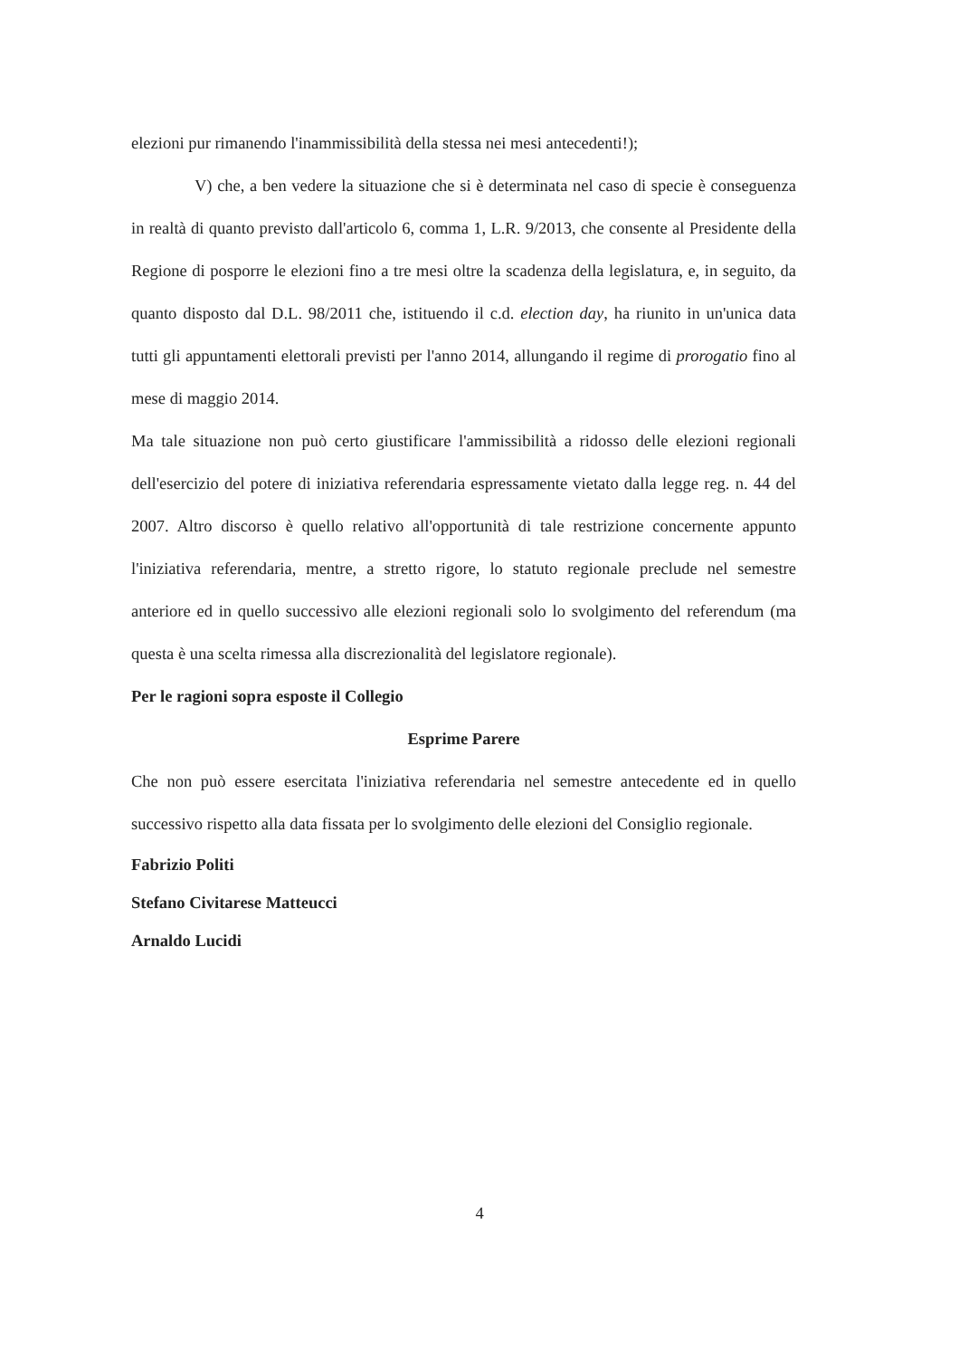elezioni pur rimanendo l'inammissibilità della stessa nei mesi antecedenti!);
V) che, a ben vedere la situazione che si è determinata nel caso di specie è conseguenza in realtà di quanto previsto dall'articolo 6, comma 1, L.R. 9/2013, che consente al Presidente della Regione di posporre le elezioni fino a tre mesi oltre la scadenza della legislatura, e, in seguito, da quanto disposto dal D.L. 98/2011 che, istituendo il c.d. election day, ha riunito in un'unica data tutti gli appuntamenti elettorali previsti per l'anno 2014, allungando il regime di prorogatio fino al mese di maggio 2014.
Ma tale situazione non può certo giustificare l'ammissibilità a ridosso delle elezioni regionali dell'esercizio del potere di iniziativa referendaria espressamente vietato dalla legge reg. n. 44 del 2007. Altro discorso è quello relativo all'opportunità di tale restrizione concernente appunto l'iniziativa referendaria, mentre, a stretto rigore, lo statuto regionale preclude nel semestre anteriore ed in quello successivo alle elezioni regionali solo lo svolgimento del referendum (ma questa è una scelta rimessa alla discrezionalità del legislatore regionale).
Per le ragioni sopra esposte il Collegio
Esprime Parere
Che non può essere esercitata l'iniziativa referendaria nel semestre antecedente ed in quello successivo rispetto alla data fissata per lo svolgimento delle elezioni del Consiglio regionale.
Fabrizio Politi
Stefano Civitarese Matteucci
Arnaldo Lucidi
4